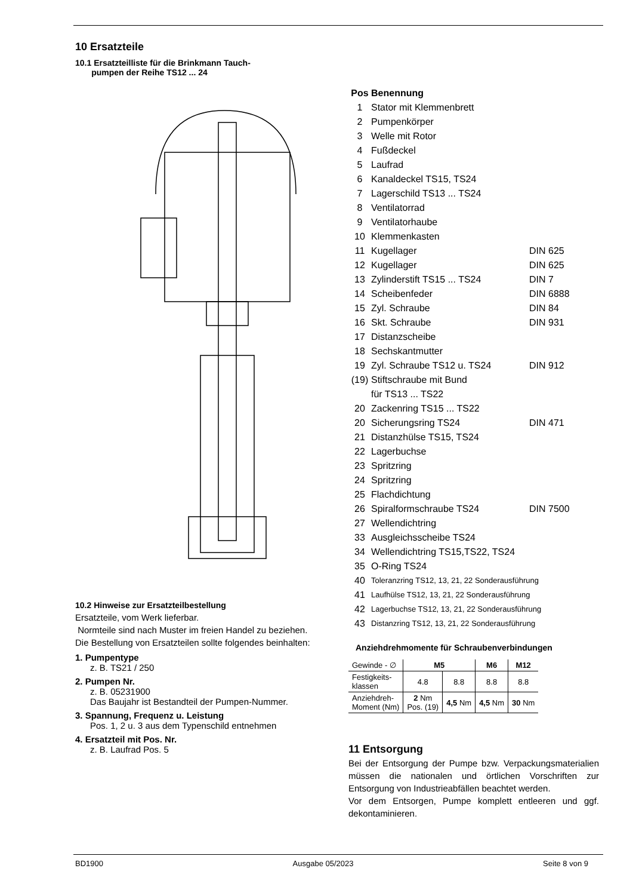10 Ersatzteile
10.1 Ersatzteilliste für die Brinkmann Tauch-
pumpen der Reihe TS12 ... 24
10.2 Hinweise zur Ersatzteilbestellung
Ersatzteile, vom Werk lieferbar.
Normteile sind nach Muster im freien Handel zu beziehen.
Die Bestellung von Ersatzteilen sollte folgendes beinhalten:
1. Pumpentype
z. B. TS21 / 250
2. Pumpen Nr.
z. B. 05231900
Das Baujahr ist Bestandteil der Pumpen-Nummer.
3. Spannung, Frequenz u. Leistung
Pos. 1, 2 u. 3 aus dem Typenschild entnehmen
4. Ersatzteil mit Pos. Nr.
z. B. Laufrad Pos. 5
Pos Benennung
1 Stator mit Klemmenbrett
2 Pumpenkörper
3 Welle mit Rotor
4 Fußdeckel
5 Laufrad
6 Kanaldeckel TS15, TS24
7 Lagerschild TS13 ... TS24
8 Ventilatorrad
9 Ventilatorhaube
10 Klemmenkasten
11 Kugellager DIN 625
12 Kugellager DIN 625
13 Zylinderstift TS15 ... TS24 DIN 7
14 Scheibenfeder DIN 6888
15 Zyl. Schraube DIN 84
16 Skt. Schraube DIN 931
17 Distanzscheibe
18 Sechskantmutter
19 Zyl. Schraube TS12 u. TS24 DIN 912
(19) Stiftschraube mit Bund
für TS13 ... TS22
20 Zackenring TS15 ... TS22
20 Sicherungsring TS24 DIN 471
21 Distanzhülse TS15, TS24
22 Lagerbuchse
23 Spritzring
24 Spritzring
25 Flachdichtung
26 Spiralformschraube TS24 DIN 7500
27 Wellendichtring
33 Ausgleichsscheibe TS24
34 Wellendichtring TS15,TS22, TS24
35 O-Ring TS24
40 Toleranzring TS12, 13, 21, 22 Sonderausführung
41 Laufhülse TS12, 13, 21, 22 Sonderausführung
42 Lagerbuchse TS12, 13, 21, 22 Sonderausführung
43 Distanzring TS12, 13, 21, 22 Sonderausführung
Anziehdrehmomente für Schraubenverbindungen
| Gewinde - ∅ | M5 | | M6 | M12 |
| Festigkeits- klassen | 4.8 | 8.8 | 8.8 | 8.8 |
| Anziehdreh- Moment (Nm) | 2 Nm Pos. (19) | 4,5 Nm | 4,5 Nm | 30 Nm |
11 Entsorgung
Bei der Entsorgung der Pumpe bzw. Verpackungsmaterialien müssen die nationalen und örtlichen Vorschriften zur Entsorgung von Industrieabfällen beachtet werden.
Vor dem Entsorgen, Pumpe komplett entleeren und ggf. dekontaminieren.
BD1900 Ausgabe 05/2023 Seite 8 von 9